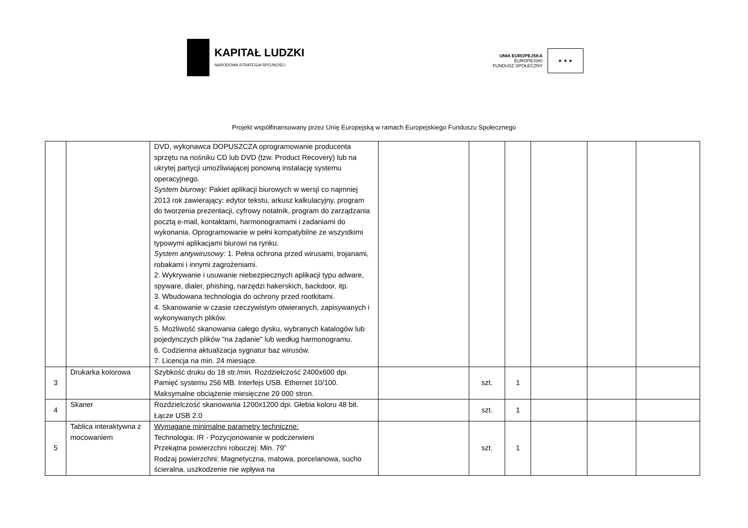KAPITAŁ LUDZKI
NARODOWA STRATEGIA SPÓJNOŚCI
UNIA EUROPEJSKA
EUROPEJSKI
FUNDUSZ SPOŁECZNY
★ ★ ★
Projekt współfinansowany przez Unię Europejską w ramach Europejskiego Funduszu Społecznego
| | | DVD, wykonawca DOPUSZCZA oprogramowanie producenta sprzętu na nośniku CD lub DVD (tzw. Product Recovery) lub na ukrytej partycji umożliwiającej ponowną instalację systemu operacyjnego. System biurowy: Pakiet aplikacji biurowych w wersji co najmniej 2013 rok zawierający: edytor tekstu, arkusz kalkulacyjny, program do tworzenia prezentacji, cyfrowy notatnik, program do zarządzania pocztą e-mail, kontaktami, harmonogramami i zadaniami do wykonania. Oprogramowanie w pełni kompatybilne ze wszystkimi typowymi aplikacjami biurowi na rynku. System antywirusowy: 1. Pełna ochrona przed wirusami, trojanami, robakami i innymi zagrożeniami. 2. Wykrywanie i usuwanie niebezpiecznych aplikacji typu adware, spyware, dialer, phishing, narzędzi hakerskich, backdoor, itp. 3. Wbudowana technologia do ochrony przed rootkitami. 4. Skanowanie w czasie rzeczywistym otwieranych, zapisywanych i wykonywanych plików. 5. Możliwość skanowania całego dysku, wybranych katalogów lub pojedynczych plików "na żądanie" lub według harmonogramu. 6. Codzienna aktualizacja sygnatur baz wirusów. 7. Licencja na min. 24 miesiące. | | | | | | |
| 3 | Drukarka kolorowa | Szybkość druku do 18 str./min. Rozdzielczość 2400x600 dpi. Pamięć systemu 256 MB. Interfejs USB. Ethernet 10/100. Maksymalne obciążenie miesięczne 20 000 stron. | | szt. | 1 | | | |
| 4 | Skaner | Rozdzielczość skanowania 1200x1200 dpi. Głebia koloru 48 bit. Łącze USB 2.0 | | szt. | 1 | | | |
| 5 | Tablica interaktywna z mocowaniem | Wymagane minimalne parametry techniczne: Technologia: IR - Pozycjonowanie w podczerwieni Przekątna powierzchni roboczej: Min. 79” Rodzaj powierzchni: Magnetyczna, matowa, porcelanowa, sucho ścieralna, uszkodzenie nie wpływa na | | szt. | 1 | | | |